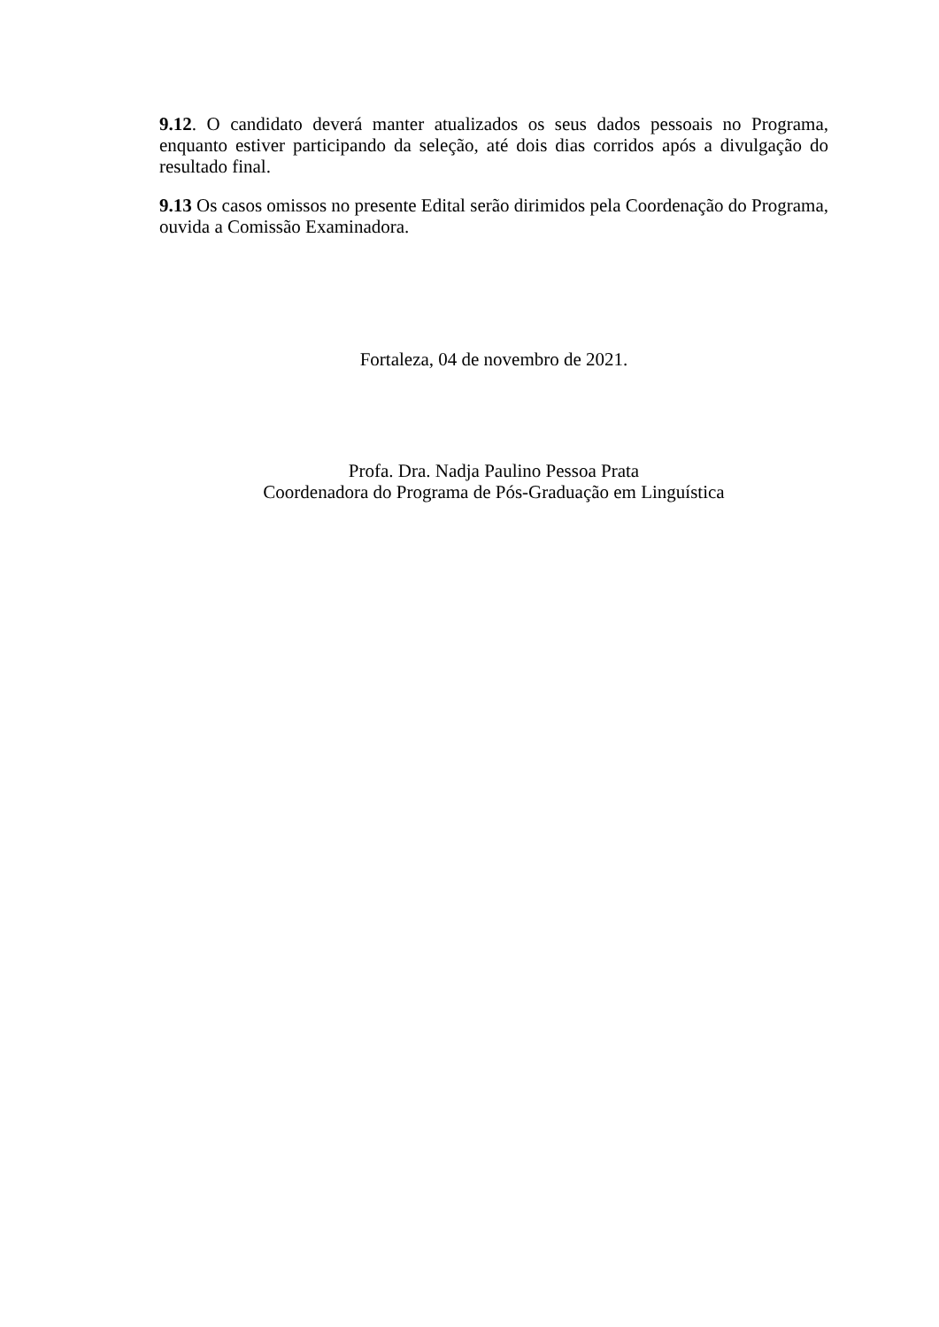9.12. O candidato deverá manter atualizados os seus dados pessoais no Programa, enquanto estiver participando da seleção, até dois dias corridos após a divulgação do resultado final.
9.13 Os casos omissos no presente Edital serão dirimidos pela Coordenação do Programa, ouvida a Comissão Examinadora.
Fortaleza, 04 de novembro de 2021.
Profa. Dra. Nadja Paulino Pessoa Prata
Coordenadora do Programa de Pós-Graduação em Linguística